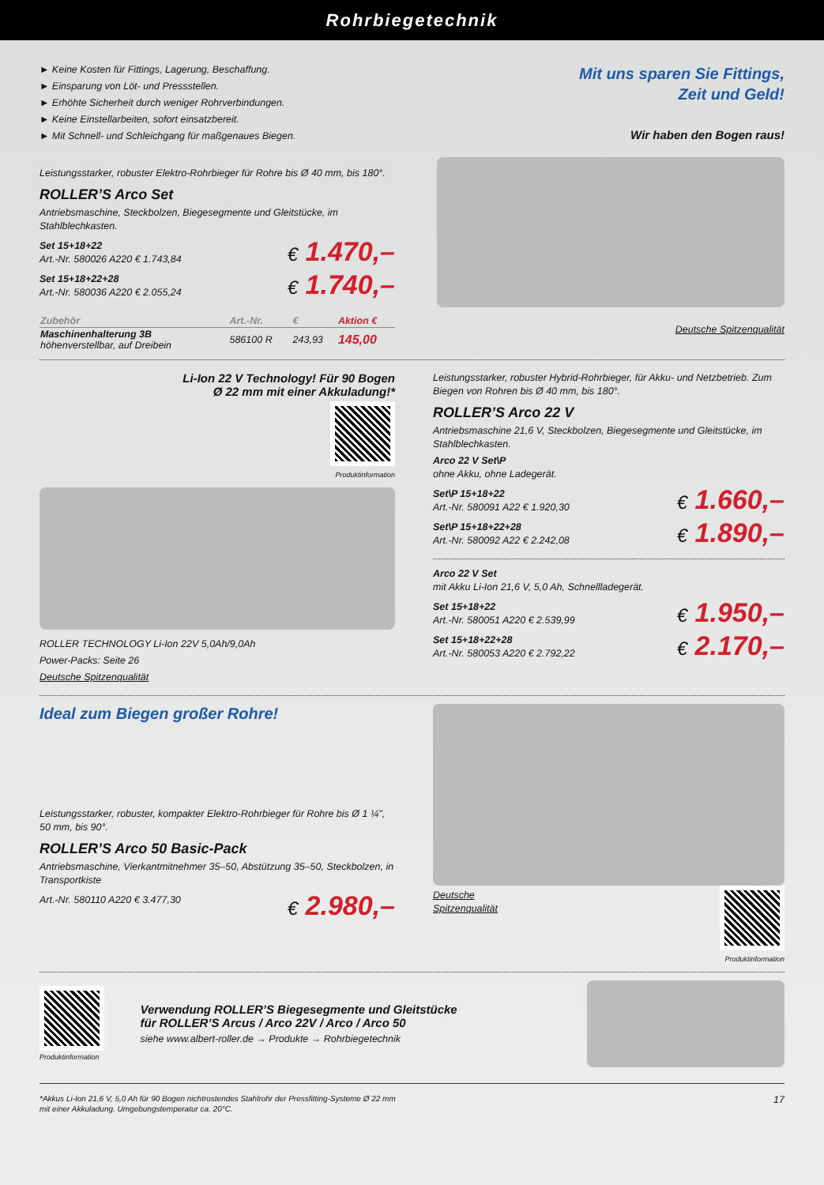Rohrbiegetechnik
► Keine Kosten für Fittings, Lagerung, Beschaffung.
► Einsparung von Löt- und Pressstellen.
► Erhöhte Sicherheit durch weniger Rohrverbindungen.
► Keine Einstellarbeiten, sofort einsatzbereit.
► Mit Schnell- und Schleichgang für maßgenaues Biegen.
Leistungsstarker, robuster Elektro-Rohrbieger für Rohre bis Ø 40 mm, bis 180°.
ROLLER’S Arco Set
Antriebsmaschine, Steckbolzen, Biegesegmente und Gleitstücke, im Stahlblechkasten.
Set 15+18+22
Art.-Nr. 580026 A220 € 1.743,84
€ 1.470,–
Set 15+18+22+28
Art.-Nr. 580036 A220 € 2.055,24
€ 1.740,–
| Zubehör | Art.-Nr. | € | Aktion € |
| --- | --- | --- | --- |
| Maschinenhalterung 3B höhenverstellbar, auf Dreibein | 586100 R | 243,93 | 145,00 |
Mit uns sparen Sie Fittings,
Zeit und Geld!
Wir haben den Bogen raus!
Deutsche Spitzenqualität
Li-Ion 22 V Technology! Für 90 Bogen
Ø 22 mm mit einer Akkuladung!*
Produktinformation
ROLLER TECHNOLOGY Li-Ion 22V 5,0Ah/9,0Ah
Power-Packs: Seite 26
Deutsche Spitzenqualität
Leistungsstarker, robuster Hybrid-Rohrbieger, für Akku- und Netzbetrieb. Zum Biegen von Rohren bis Ø 40 mm, bis 180°.
ROLLER’S Arco 22 V
Antriebsmaschine 21,6 V, Steckbolzen, Biegesegmente und Gleitstücke, im Stahlblechkasten.
Arco 22 V Set\P
ohne Akku, ohne Ladegerät.
Set\P 15+18+22
Art.-Nr. 580091 A22 € 1.920,30
€ 1.660,–
Set\P 15+18+22+28
Art.-Nr. 580092 A22 € 2.242,08
€ 1.890,–
Arco 22 V Set
mit Akku Li-Ion 21,6 V, 5,0 Ah, Schnellladegerät.
Set 15+18+22
Art.-Nr. 580051 A220 € 2.539,99
€ 1.950,–
Set 15+18+22+28
Art.-Nr. 580053 A220 € 2.792,22
€ 2.170,–
Ideal zum Biegen großer Rohre!
Leistungsstarker, robuster, kompakter Elektro-Rohrbieger für Rohre bis Ø 1 ¼", 50 mm, bis 90°.
ROLLER’S Arco 50 Basic-Pack
Antriebsmaschine, Vierkantmitnehmer 35–50, Abstützung 35–50, Steckbolzen, in Transportkiste
Art.-Nr. 580110 A220 € 3.477,30
€ 2.980,–
Deutsche
Spitzenqualität
Produktinformation
Produktinformation
Verwendung ROLLER’S Biegesegmente und Gleitstücke
für ROLLER’S Arcus / Arco 22V / Arco / Arco 50
siehe www.albert-roller.de → Produkte → Rohrbiegetechnik
*Akkus Li-Ion 21,6 V, 5,0 Ah für 90 Bogen nichtrostendes Stahlrohr der Pressfitting-Systeme Ø 22 mm
mit einer Akkuladung. Umgebungstemperatur ca. 20°C.
17